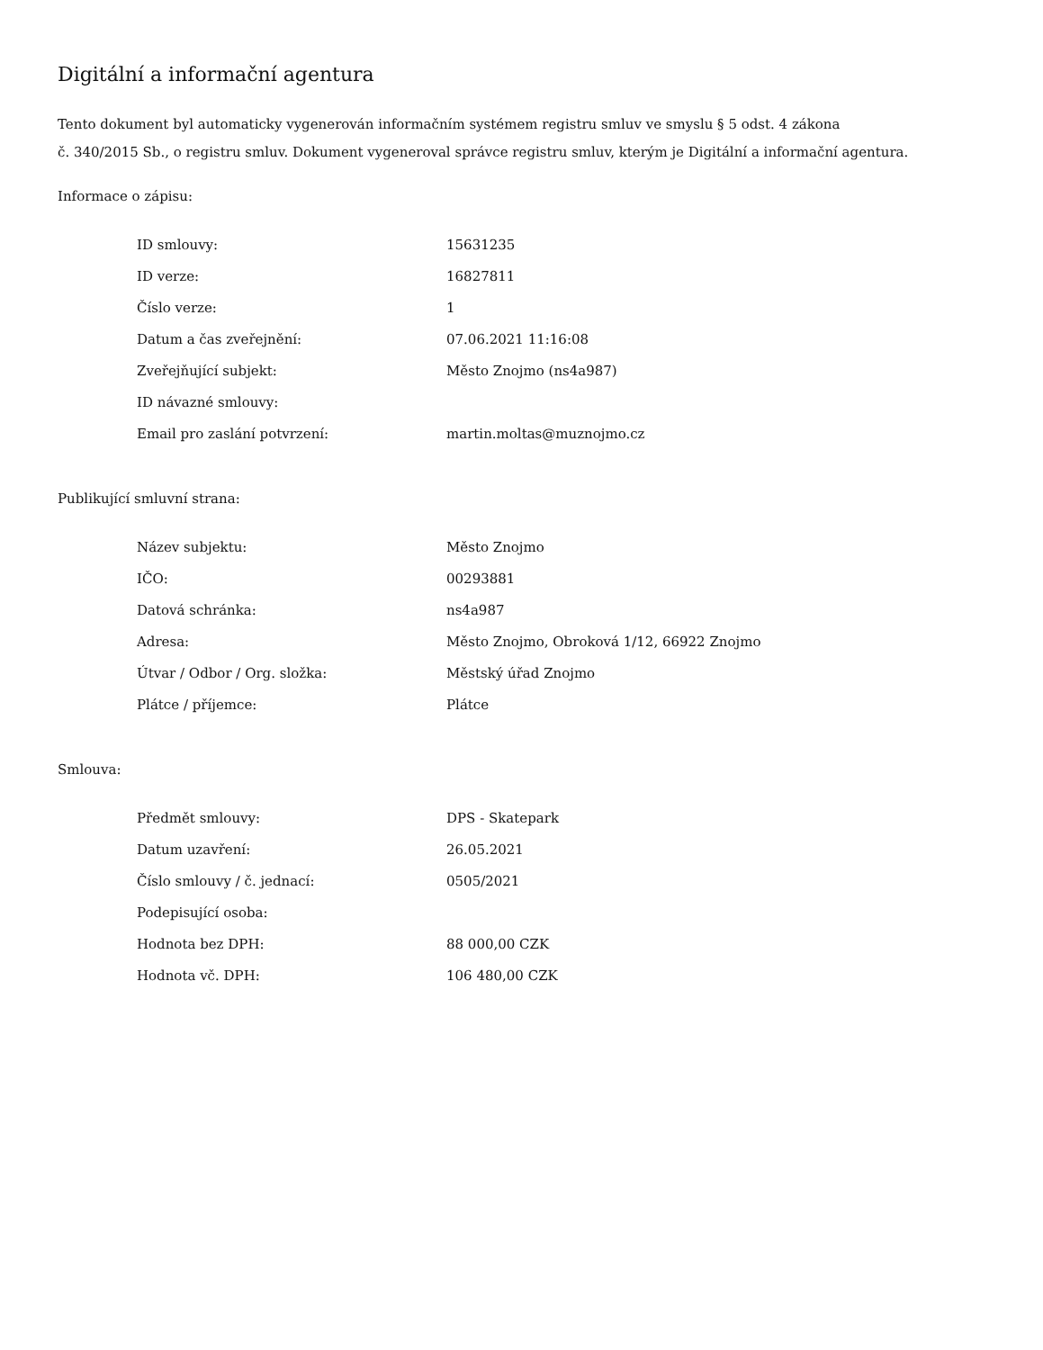Digitální a informační agentura
Tento dokument byl automaticky vygenerován informačním systémem registru smluv ve smyslu § 5 odst. 4 zákona
č. 340/2015 Sb., o registru smluv. Dokument vygeneroval správce registru smluv, kterým je Digitální a informační agentura.
Informace o zápisu:
| ID smlouvy: | 15631235 |
| ID verze: | 16827811 |
| Číslo verze: | 1 |
| Datum a čas zveřejnění: | 07.06.2021 11:16:08 |
| Zveřejňující subjekt: | Město Znojmo (ns4a987) |
| ID návazné smlouvy: | |
| Email pro zaslání potvrzení: | martin.moltas@muznojmo.cz |
Publikující smluvní strana:
| Název subjektu: | Město Znojmo |
| IČO: | 00293881 |
| Datová schránka: | ns4a987 |
| Adresa: | Město Znojmo, Obroková 1/12, 66922 Znojmo |
| Útvar / Odbor / Org. složka: | Městský úřad Znojmo |
| Plátce / příjemce: | Plátce |
Smlouva:
| Předmět smlouvy: | DPS - Skatepark |
| Datum uzavření: | 26.05.2021 |
| Číslo smlouvy / č. jednací: | 0505/2021 |
| Podepisující osoba: | |
| Hodnota bez DPH: | 88 000,00 CZK |
| Hodnota vč. DPH: | 106 480,00 CZK |